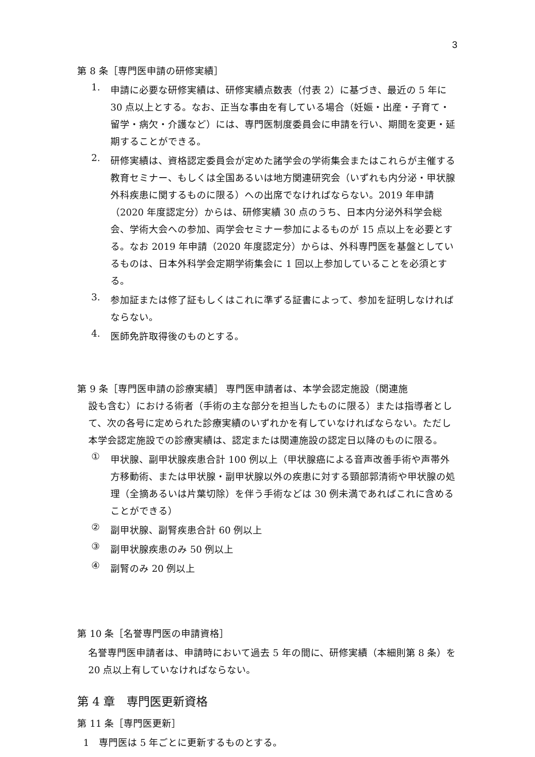3
第 8 条［専門医申請の研修実績］
1.
申請に必要な研修実績は、研修実績点数表（付表 2）に基づき、最近の 5 年に 30 点以上とする。なお、正当な事由を有している場合（妊娠・出産・子育て・留学・病欠・介護など）には、専門医制度委員会に申請を行い、期間を変更・延期することができる。
2.
研修実績は、資格認定委員会が定めた諸学会の学術集会またはこれらが主催する教育セミナー、もしくは全国あるいは地方関連研究会（いずれも内分泌・甲状腺外科疾患に関するものに限る）への出席でなければならない。2019 年申請（2020 年度認定分）からは、研修実績 30 点のうち、日本内分泌外科学会総会、学術大会への参加、両学会セミナー参加によるものが 15 点以上を必要とする。なお 2019 年申請（2020 年度認定分）からは、外科専門医を基盤としているものは、日本外科学会定期学術集会に 1 回以上参加していることを必須とする。
3.
参加証または修了証もしくはこれに準ずる証書によって、参加を証明しなければならない。
4.
医師免許取得後のものとする。
第 9 条［専門医申請の診療実績］ 専門医申請者は、本学会認定施設（関連施
設も含む）における術者（手術の主な部分を担当したものに限る）または指導者として、次の各号に定められた診療実績のいずれかを有していなければならない。ただし本学会認定施設での診療実績は、認定または関連施設の認定日以降のものに限る。
①
甲状腺、副甲状腺疾患合計 100 例以上（甲状腺癌による音声改善手術や声帯外方移動術、または甲状腺・副甲状腺以外の疾患に対する頸部郭清術や甲状腺の処理（全摘あるいは片葉切除）を伴う手術などは 30 例未満であればこれに含めることができる）
②
副甲状腺、副腎疾患合計 60 例以上
③
副甲状腺疾患のみ 50 例以上
④
副腎のみ 20 例以上
第 10 条［名誉専門医の申請資格］
名誉専門医申請者は、申請時において過去 5 年の間に、研修実績（本細則第 8 条）を 20 点以上有していなければならない。
第 4 章　専門医更新資格
第 11 条［専門医更新］
1　専門医は 5 年ごとに更新するものとする。